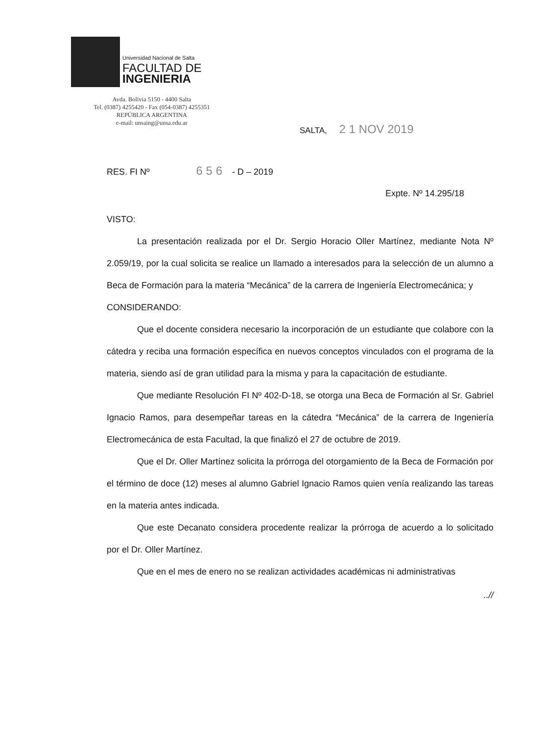Universidad Nacional de Salta
FACULTAD DE
INGENIERIA
Avda. Bolivia 5150 - 4400 Salta
Tel. (0387) 4255420 - Fax (054-0387) 4255351
REPÚBLICA ARGENTINA
e-mail: unsaing@unsa.edu.ar
SALTA, 2 1 NOV 2019
RES. FI Nº 6 5 6 - D – 2019
Expte. Nº 14.295/18
VISTO:
La presentación realizada por el Dr. Sergio Horacio Oller Martínez, mediante Nota Nº 2.059/19, por la cual solicita se realice un llamado a interesados para la selección de un alumno a Beca de Formación para la materia “Mecánica” de la carrera de Ingeniería Electromecánica; y
CONSIDERANDO:
Que el docente considera necesario la incorporación de un estudiante que colabore con la cátedra y reciba una formación específica en nuevos conceptos vinculados con el programa de la materia, siendo así de gran utilidad para la misma y para la capacitación de estudiante.
Que mediante Resolución FI Nº 402-D-18, se otorga una Beca de Formación al Sr. Gabriel Ignacio Ramos, para desempeñar tareas en la cátedra “Mecánica” de la carrera de Ingeniería Electromecánica de esta Facultad, la que finalizó el 27 de octubre de 2019.
Que el Dr. Oller Martínez solicita la prórroga del otorgamiento de la Beca de Formación por el término de doce (12) meses al alumno Gabriel Ignacio Ramos quien venía realizando las tareas en la materia antes indicada.
Que este Decanato considera procedente realizar la prórroga de acuerdo a lo solicitado por el Dr. Oller Martínez.
Que en el mes de enero no se realizan actividades académicas ni administrativas
..//